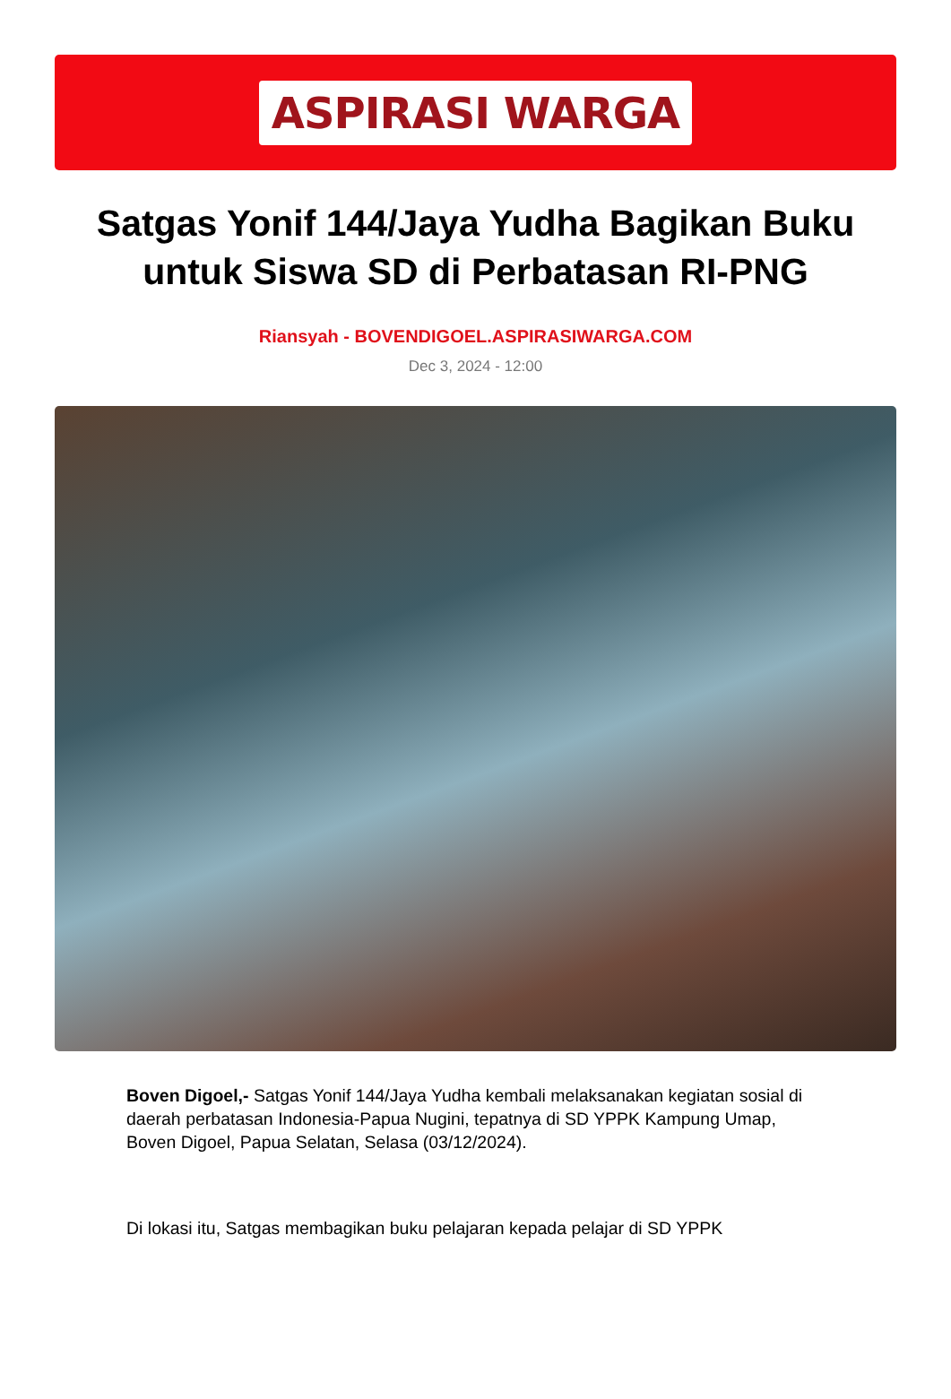ASPIRASI WARGA
Satgas Yonif 144/Jaya Yudha Bagikan Buku untuk Siswa SD di Perbatasan RI-PNG
Riansyah - BOVENDIGOEL.ASPIRASIWARGA.COM
Dec 3, 2024 - 12:00
Boven Digoel,- Satgas Yonif 144/Jaya Yudha kembali melaksanakan kegiatan sosial di daerah perbatasan Indonesia-Papua Nugini, tepatnya di SD YPPK Kampung Umap, Boven Digoel, Papua Selatan, Selasa (03/12/2024).
Di lokasi itu, Satgas membagikan buku pelajaran kepada pelajar di SD YPPK